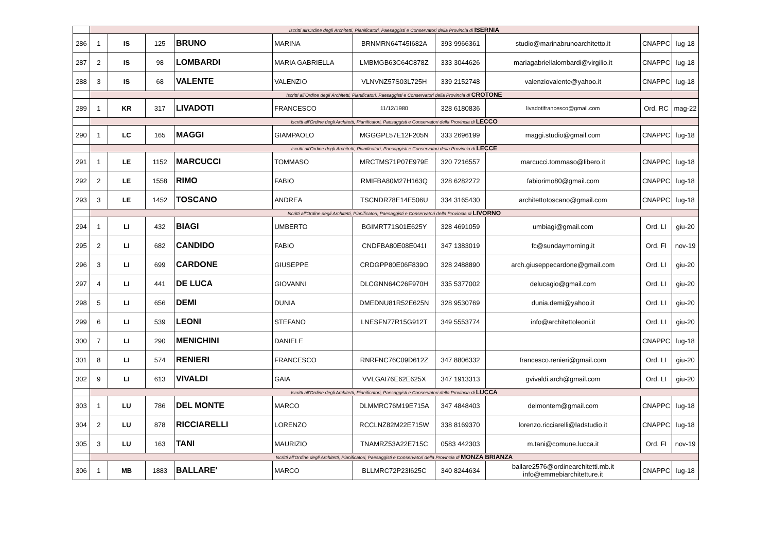| | Iscritti all'Ordine degli Architetti, Pianificatori, Paesaggisti e Conservatori della Provincia di ISERNIA | | | | | | | | | |
| 286 | 1 | IS | 125 | BRUNO | MARINA | BRNMRN64T45I682A | 393 9966361 | studio@marinabrunoarchitetto.it | CNAPPC | lug-18 |
| 287 | 2 | IS | 98 | LOMBARDI | MARIA GABRIELLA | LMBMGB63C64C878Z | 333 3044626 | mariagabriellalombardi@virgilio.it | CNAPPC | lug-18 |
| 288 | 3 | IS | 68 | VALENTE | VALENZIO | VLNVNZ57S03L725H | 339 2152748 | valenziovalente@yahoo.it | CNAPPC | lug-18 |
| | Iscritti all'Ordine degli Architetti, Pianificatori, Paesaggisti e Conservatori della Provincia di CROTONE | | | | | | | | | |
| 289 | 1 | KR | 317 | LIVADOTI | FRANCESCO | 11/12/1980 | 328 6180836 | livadotifrancesco@gmail.com | Ord. RC | mag-22 |
| | Iscritti all'Ordine degli Architetti, Pianificatori, Paesaggisti e Conservatori della Provincia di LECCO | | | | | | | | | |
| 290 | 1 | LC | 165 | MAGGI | GIAMPAOLO | MGGGPL57E12F205N | 333 2696199 | maggi.studio@gmail.com | CNAPPC | lug-18 |
| | Iscritti all'Ordine degli Architetti, Pianificatori, Paesaggisti e Conservatori della Provincia di LECCE | | | | | | | | | |
| 291 | 1 | LE | 1152 | MARCUCCI | TOMMASO | MRCTMS71P07E979E | 320 7216557 | marcucci.tommaso@libero.it | CNAPPC | lug-18 |
| 292 | 2 | LE | 1558 | RIMO | FABIO | RMIFBA80M27H163Q | 328 6282272 | fabiorimo80@gmail.com | CNAPPC | lug-18 |
| 293 | 3 | LE | 1452 | TOSCANO | ANDREA | TSCNDR78E14E506U | 334 3165430 | architettotoscano@gmail.com | CNAPPC | lug-18 |
| | Iscritti all'Ordine degli Architetti, Pianificatori, Paesaggisti e Conservatori della Provincia di LIVORNO | | | | | | | | | |
| 294 | 1 | LI | 432 | BIAGI | UMBERTO | BGIMRT71S01E625Y | 328 4691059 | umbiagi@gmail.com | Ord. LI | giu-20 |
| 295 | 2 | LI | 682 | CANDIDO | FABIO | CNDFBA80E08E041I | 347 1383019 | fc@sundaymorning.it | Ord. FI | nov-19 |
| 296 | 3 | LI | 699 | CARDONE | GIUSEPPE | CRDGPP80E06F839O | 328 2488890 | arch.giuseppecardone@gmail.com | Ord. LI | giu-20 |
| 297 | 4 | LI | 441 | DE LUCA | GIOVANNI | DLCGNN64C26F970H | 335 5377002 | delucagio@gmail.com | Ord. LI | giu-20 |
| 298 | 5 | LI | 656 | DEMI | DUNIA | DMEDNU81R52E625N | 328 9530769 | dunia.demi@yahoo.it | Ord. LI | giu-20 |
| 299 | 6 | LI | 539 | LEONI | STEFANO | LNESFN77R15G912T | 349 5553774 | info@architettoleoni.it | Ord. LI | giu-20 |
| 300 | 7 | LI | 290 | MENICHINI | DANIELE | | | | CNAPPC | lug-18 |
| 301 | 8 | LI | 574 | RENIERI | FRANCESCO | RNRFNC76C09D612Z | 347 8806332 | francesco.renieri@gmail.com | Ord. LI | giu-20 |
| 302 | 9 | LI | 613 | VIVALDI | GAIA | VVLGAI76E62E625X | 347 1913313 | gvivaldi.arch@gmail.com | Ord. LI | giu-20 |
| | Iscritti all'Ordine degli Architetti, Pianificatori, Paesaggisti e Conservatori della Provincia di LUCCA | | | | | | | | | |
| 303 | 1 | LU | 786 | DEL MONTE | MARCO | DLMMRC76M19E715A | 347 4848403 | delmontem@gmail.com | CNAPPC | lug-18 |
| 304 | 2 | LU | 878 | RICCIARELLI | LORENZO | RCCLNZ82M22E715W | 338 8169370 | lorenzo.ricciarelli@ladstudio.it | CNAPPC | lug-18 |
| 305 | 3 | LU | 163 | TANI | MAURIZIO | TNAMRZ53A22E715C | 0583 442303 | m.tani@comune.lucca.it | Ord. FI | nov-19 |
| | Iscritti all'Ordine degli Architetti, Pianificatori, Paesaggisti e Conservatori della Provincia di MONZA BRIANZA | | | | | | | | | |
| 306 | 1 | MB | 1883 | BALLARE' | MARCO | BLLMRC72P23I625C | 340 8244634 | ballare2576@ordinearchitetti.mb.it info@emmebiarchitetture.it | CNAPPC | lug-18 |